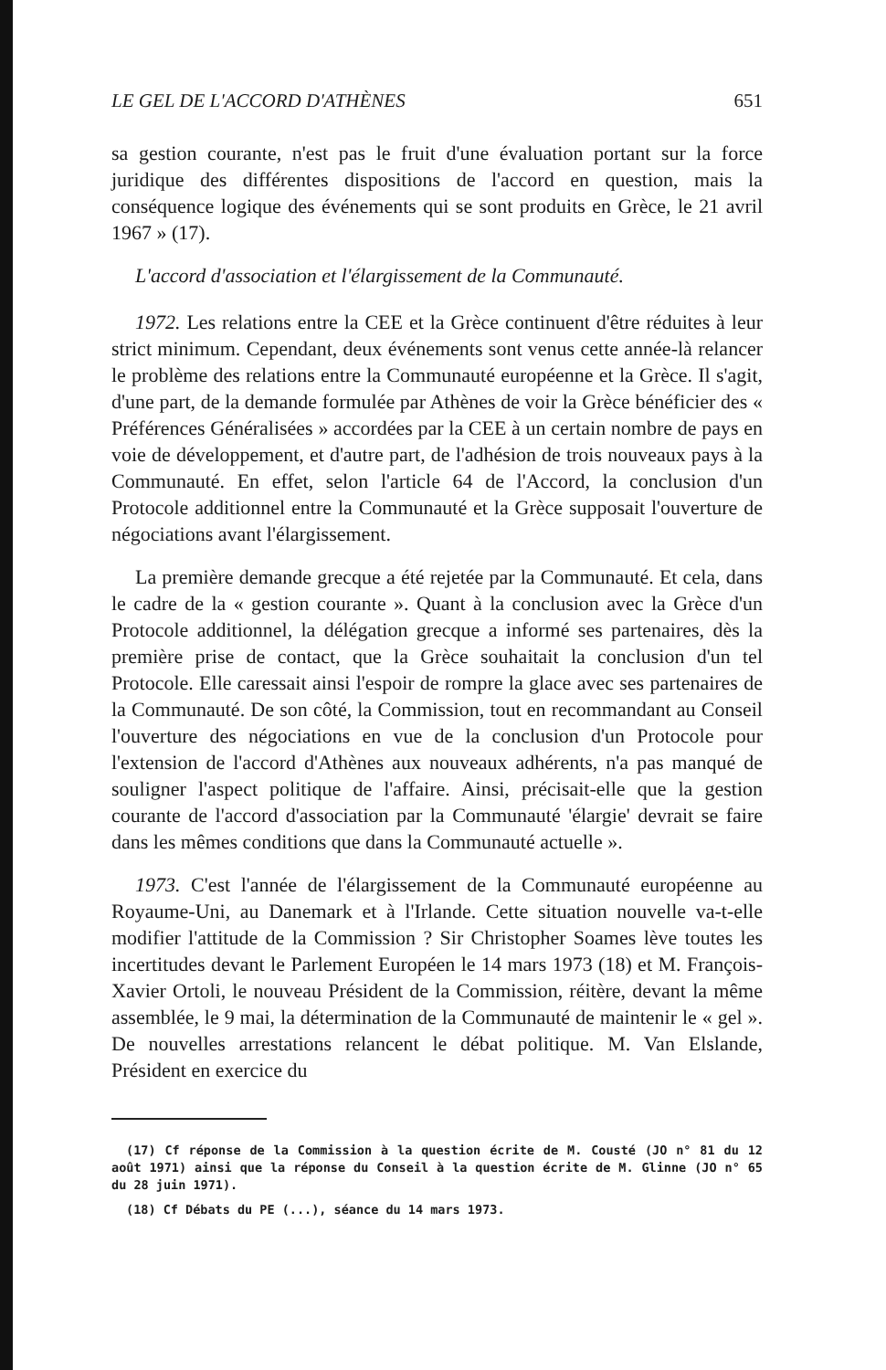LE GEL DE L'ACCORD D'ATHÈNES 651
sa gestion courante, n'est pas le fruit d'une évaluation portant sur la force juridique des différentes dispositions de l'accord en question, mais la conséquence logique des événements qui se sont produits en Grèce, le 21 avril 1967 » (17).
L'accord d'association et l'élargissement de la Communauté.
1972. Les relations entre la CEE et la Grèce continuent d'être réduites à leur strict minimum. Cependant, deux événements sont venus cette année-là relancer le problème des relations entre la Communauté européenne et la Grèce. Il s'agit, d'une part, de la demande formulée par Athènes de voir la Grèce bénéficier des « Préférences Généralisées » accordées par la CEE à un certain nombre de pays en voie de développement, et d'autre part, de l'adhésion de trois nouveaux pays à la Communauté. En effet, selon l'article 64 de l'Accord, la conclusion d'un Protocole additionnel entre la Communauté et la Grèce supposait l'ouverture de négociations avant l'élargissement.
La première demande grecque a été rejetée par la Communauté. Et cela, dans le cadre de la « gestion courante ». Quant à la conclusion avec la Grèce d'un Protocole additionnel, la délégation grecque a informé ses partenaires, dès la première prise de contact, que la Grèce souhaitait la conclusion d'un tel Protocole. Elle caressait ainsi l'espoir de rompre la glace avec ses partenaires de la Communauté. De son côté, la Commission, tout en recommandant au Conseil l'ouverture des négociations en vue de la conclusion d'un Protocole pour l'extension de l'accord d'Athènes aux nouveaux adhérents, n'a pas manqué de souligner l'aspect politique de l'affaire. Ainsi, précisait-elle que la gestion courante de l'accord d'association par la Communauté 'élargie' devrait se faire dans les mêmes conditions que dans la Communauté actuelle ».
1973. C'est l'année de l'élargissement de la Communauté européenne au Royaume-Uni, au Danemark et à l'Irlande. Cette situation nouvelle va-t-elle modifier l'attitude de la Commission ? Sir Christopher Soames lève toutes les incertitudes devant le Parlement Européen le 14 mars 1973 (18) et M. François-Xavier Ortoli, le nouveau Président de la Commission, réitère, devant la même assemblée, le 9 mai, la détermination de la Communauté de maintenir le « gel ». De nouvelles arrestations relancent le débat politique. M. Van Elslande, Président en exercice du
(17) Cf réponse de la Commission à la question écrite de M. Cousté (JO n° 81 du 12 août 1971) ainsi que la réponse du Conseil à la question écrite de M. Glinne (JO n° 65 du 28 juin 1971).
(18) Cf Débats du PE (...), séance du 14 mars 1973.